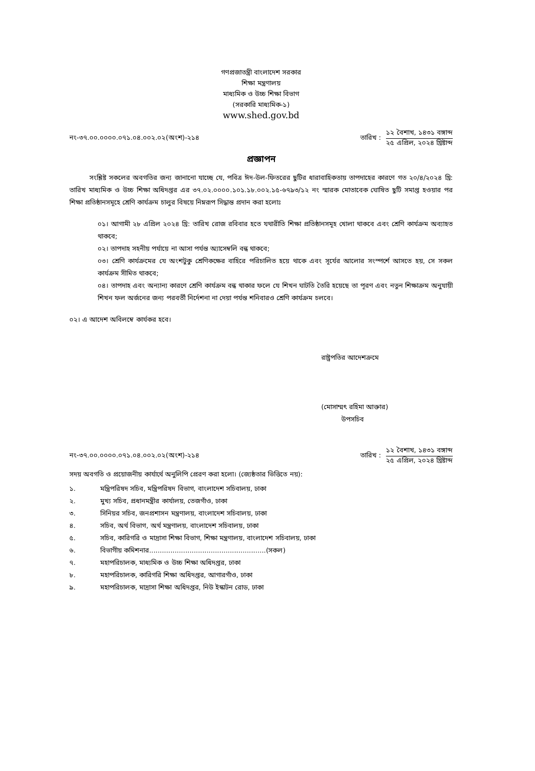গণপ্রজাতন্ত্রী বাংলাদেশ সরকার
শিক্ষা মন্ত্রণালয়
মাধ্যমিক ও উচ্চ শিক্ষা বিভাগ
(সরকারি মাধ্যমিক-১)
www.shed.gov.bd
নং-৩৭.০০.০০০০.০৭১.০৪.০০২.০২(অংশ)-২১৪
তারিখ :
১২ বৈশাখ, ১৪৩১ বঙ্গাব্দ
২৫ এপ্রিল, ২০২৪ খ্রিষ্টাব্দ
প্রজ্ঞাপন
   সংশ্লিষ্ট সকলের অবগতির জন্য জানানো যাচ্ছে যে, পবিত্র ঈদ-উল-ফিতরের ছুটির ধারাবাহিকতায় তাপদাহের কারণে গত ২০/৪/২০২৪ খ্রি: তারিখ মাধ্যমিক ও উচ্চ শিক্ষা অধিদপ্তর এর ৩৭.০২.০০০০.১০১.১৮.০০২.১৫-৬৭৯৩/১২ নং স্মারক মোতাবেক ঘোষিত ছুটি সমাপ্ত হওয়ার পর শিক্ষা প্রতিষ্ঠানসমূহে শ্রেণি কার্যক্রম চালুর বিষয়ে নিম্নরূপ সিদ্ধান্ত প্রদান করা হলোঃ
০১। আগামী ২৮ এপ্রিল ২০২৪ খ্রি: তারিখ রোজ রবিবার হতে যথারীতি শিক্ষা প্রতিষ্ঠানসমূহ খোলা থাকবে এবং শ্রেণি কার্যক্রম অব্যাহত থাকবে;
০২। তাপদাহ সহনীয় পর্যায়ে না আসা পর্যন্ত অ্যাসেম্বলি বন্ধ থাকবে;
০৩। শ্রেণি কার্যক্রমের যে অংশটুকু শ্রেণিকক্ষের বাহিরে পরিচালিত হয়ে থাকে এবং সূর্যের আলোর সংস্পর্শে আসতে হয়, সে সকল কার্যক্রম সীমিত থাকবে;
০৪। তাপদাহ এবং অন্যান্য কারণে শ্রেণি কার্যক্রম বন্ধ থাকার ফলে যে শিখন ঘাটতি তৈরি হয়েছে তা পূরণ এবং নতুন শিক্ষাক্রম অনুযায়ী শিখন ফল অর্জনের জন্য পরবর্তী নির্দেশনা না দেয়া পর্যন্ত শনিবারও শ্রেণি কার্যক্রম চলবে।
০২। এ আদেশ অবিলম্বে কার্যকর হবে।
রাষ্ট্রপতির আদেশক্রমে
(মোসাম্মৎ রহিমা আক্তার)
   উপসচিব
নং-৩৭.০০.০০০০.০৭১.০৪.০০২.০২(অংশ)-২১৪
তারিখ :
১২ বৈশাখ, ১৪৩১ বঙ্গাব্দ
২৫ এপ্রিল, ২০২৪ খ্রিষ্টাব্দ
সদয় অবগতি ও প্রয়োজনীয় কার্যার্থে অনুলিপি প্রেরণ করা হলো। (জ্যেষ্ঠতার ভিত্তিতে নয়):
১. মন্ত্রিপরিষদ সচিব, মন্ত্রিপরিষদ বিভাগ, বাংলাদেশ সচিবালয়, ঢাকা
২. মুখ্য সচিব, প্রধানমন্ত্রীর কার্যালয়, তেজগাঁও, ঢাকা
৩. সিনিয়র সচিব, জনপ্রশাসন মন্ত্রণালয়, বাংলাদেশ সচিবালয়, ঢাকা
৪. সচিব, অর্থ বিভাগ, অর্থ মন্ত্রণালয়, বাংলাদেশ সচিবালয়, ঢাকা
৫. সচিব, কারিগরি ও মাদ্রাসা শিক্ষা বিভাগ, শিক্ষা মন্ত্রণালয়, বাংলাদেশ সচিবালয়, ঢাকা
৬. বিভাগীয় কমিশনার.......................................................(সকল)
৭. মহাপরিচালক, মাধ্যমিক ও উচ্চ শিক্ষা অধিদপ্তর, ঢাকা
৮. মহাপরিচালক, কারিগরি শিক্ষা অধিদপ্তর, আগারগাঁও, ঢাকা
৯. মহাপরিচালক, মাদ্রাসা শিক্ষা অধিদপ্তর, নিউ ইস্কাটন রোড, ঢাকা